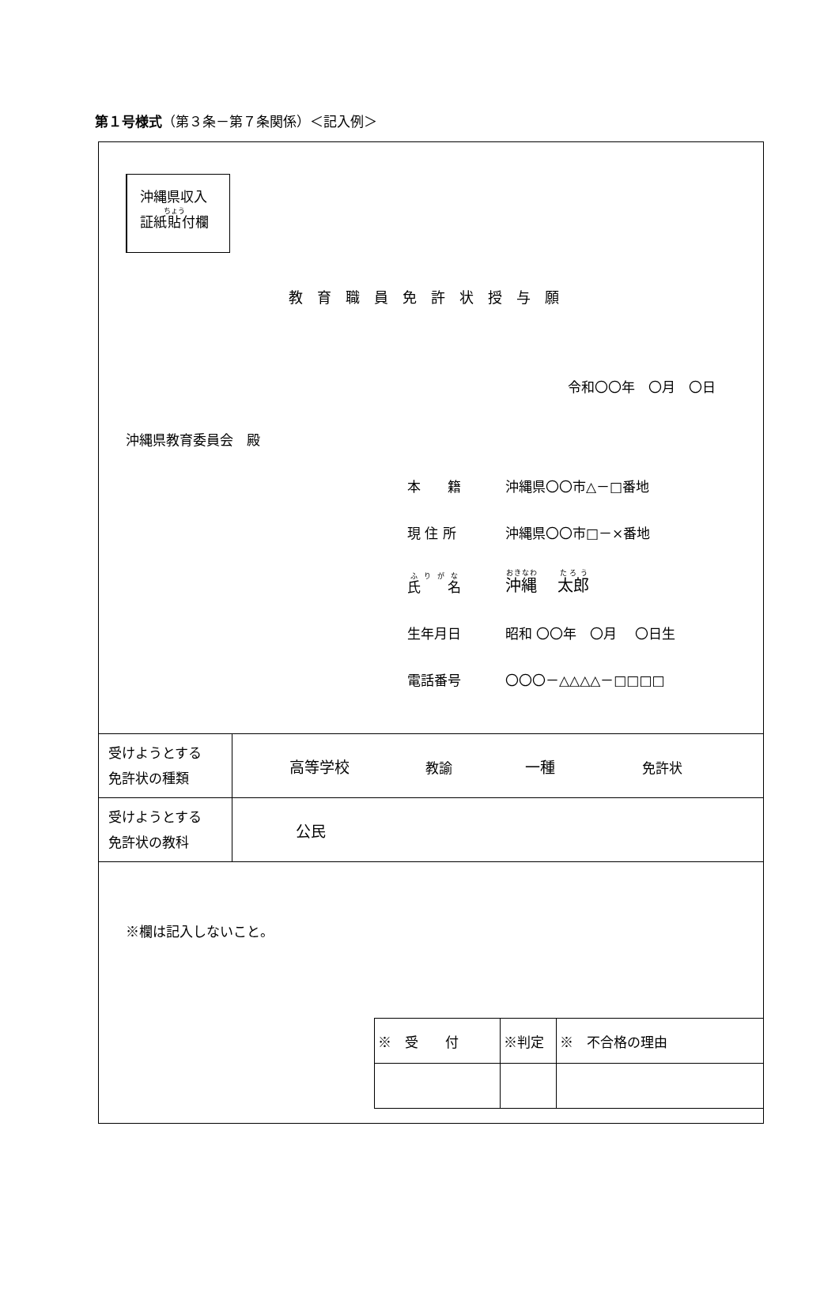第１号様式（第３条－第７条関係）＜記入例＞
沖縄県収入
証紙貼付欄
教育職員免許状授与願
令和〇〇年　〇月　〇日
沖縄県教育委員会　殿
| 本 籍 | 沖縄県〇〇市△－□番地 |
| 現 住 所 | 沖縄県〇〇市□－×番地 |
| 氏 名 | 沖縄 太郎 |
| 生年月日 | 昭和 〇〇年 〇月 〇日生 |
| 電話番号 | 〇〇〇－△△△△－□□□□ |
| 受けようとする 免許状の種類 | 高等学校 教諭 一種 免許状 |
| 受けようとする 免許状の教科 | 公民 |
※欄は記入しないこと。
| ※ 受 付 | ※判定 | ※ 不合格の理由 |